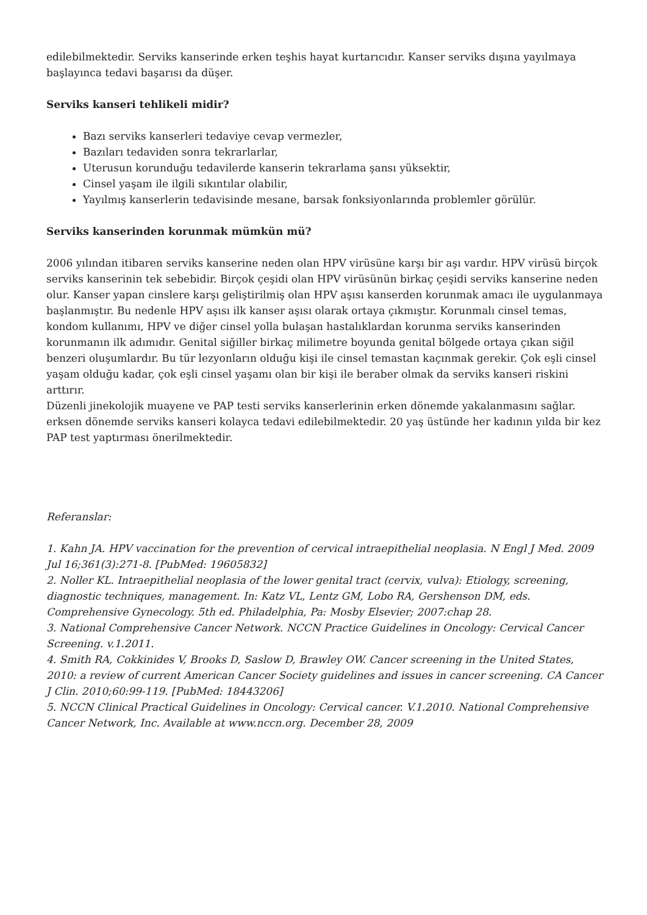edilebilmektedir. Serviks kanserinde erken teşhis hayat kurtarıcıdır. Kanser serviks dışına yayılmaya başlayınca tedavi başarısı da düşer.
Serviks kanseri tehlikeli midir?
Bazı serviks kanserleri tedaviye cevap vermezler,
Bazıları tedaviden sonra tekrarlarlar,
Uterusun korunduğu tedavilerde kanserin tekrarlama şansı yüksektir,
Cinsel yaşam ile ilgili sıkıntılar olabilir,
Yayılmış kanserlerin tedavisinde mesane, barsak fonksiyonlarında problemler görülür.
Serviks kanserinden korunmak mümkün mü?
2006 yılından itibaren serviks kanserine neden olan HPV virüsüne karşı bir aşı vardır. HPV virüsü birçok serviks kanserinin tek sebebidir. Birçok çeşidi olan HPV virüsünün birkaç çeşidi serviks kanserine neden olur. Kanser yapan cinslere karşı geliştirilmiş olan HPV aşısı kanserden korunmak amacı ile uygulanmaya başlanmıştır. Bu nedenle HPV aşısı ilk kanser aşısı olarak ortaya çıkmıştır. Korunmalı cinsel temas, kondom kullanımı, HPV ve diğer cinsel yolla bulaşan hastalıklardan korunma serviks kanserinden korunmanın ilk adımıdır. Genital siğiller birkaç milimetre boyunda genital bölgede ortaya çıkan siğil benzeri oluşumlardır. Bu tür lezyonların olduğu kişi ile cinsel temastan kaçınmak gerekir. Çok eşli cinsel yaşam olduğu kadar, çok eşli cinsel yaşamı olan bir kişi ile beraber olmak da serviks kanseri riskini arttırır.
Düzenli jinekolojik muayene ve PAP testi serviks kanserlerinin erken dönemde yakalanmasını sağlar. erksen dönemde serviks kanseri kolayca tedavi edilebilmektedir. 20 yaş üstünde her kadının yılda bir kez PAP test yaptırması önerilmektedir.
Referanslar:
1. Kahn JA. HPV vaccination for the prevention of cervical intraepithelial neoplasia. N Engl J Med. 2009 Jul 16;361(3):271-8. [PubMed: 19605832]
2. Noller KL. Intraepithelial neoplasia of the lower genital tract (cervix, vulva): Etiology, screening, diagnostic techniques, management. In: Katz VL, Lentz GM, Lobo RA, Gershenson DM, eds. Comprehensive Gynecology. 5th ed. Philadelphia, Pa: Mosby Elsevier; 2007:chap 28.
3. National Comprehensive Cancer Network. NCCN Practice Guidelines in Oncology: Cervical Cancer Screening. v.1.2011.
4. Smith RA, Cokkinides V, Brooks D, Saslow D, Brawley OW. Cancer screening in the United States, 2010: a review of current American Cancer Society guidelines and issues in cancer screening. CA Cancer J Clin. 2010;60:99-119. [PubMed: 18443206]
5. NCCN Clinical Practical Guidelines in Oncology: Cervical cancer. V.1.2010. National Comprehensive Cancer Network, Inc. Available at www.nccn.org. December 28, 2009